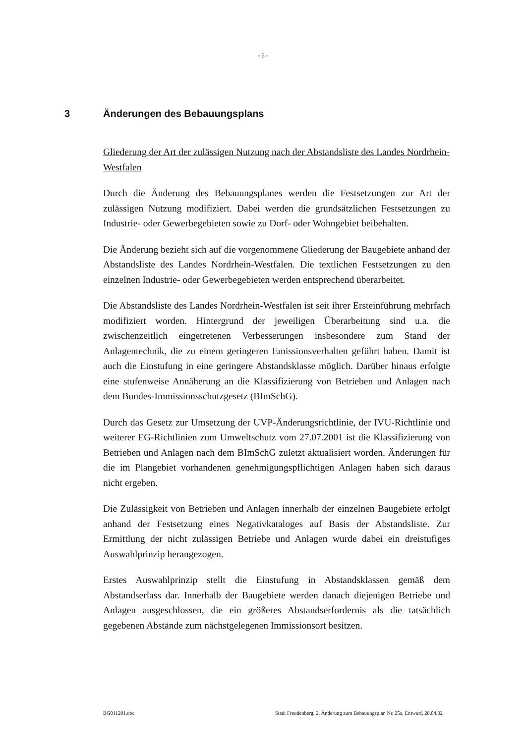- 6 -
3 Änderungen des Bebauungsplans
Gliederung der Art der zulässigen Nutzung nach der Abstandsliste des Landes Nordrhein-Westfalen
Durch die Änderung des Bebauungsplanes werden die Festsetzungen zur Art der zulässigen Nutzung modifiziert. Dabei werden die grundsätzlichen Festsetzungen zu Industrie- oder Gewerbegebieten sowie zu Dorf- oder Wohngebiet beibehalten.
Die Änderung bezieht sich auf die vorgenommene Gliederung der Baugebiete anhand der Abstandsliste des Landes Nordrhein-Westfalen. Die textlichen Festsetzungen zu den einzelnen Industrie- oder Gewerbegebieten werden entsprechend überarbeitet.
Die Abstandsliste des Landes Nordrhein-Westfalen ist seit ihrer Ersteinführung mehrfach modifiziert worden. Hintergrund der jeweiligen Überarbeitung sind u.a. die zwischenzeitlich eingetretenen Verbesserungen insbesondere zum Stand der Anlagentechnik, die zu einem geringeren Emissionsverhalten geführt haben. Damit ist auch die Einstufung in eine geringere Abstandsklasse möglich. Darüber hinaus erfolgte eine stufenweise Annäherung an die Klassifizierung von Betrieben und Anlagen nach dem Bundes-Immissionsschutzgesetz (BImSchG).
Durch das Gesetz zur Umsetzung der UVP-Änderungsrichtlinie, der IVU-Richtlinie und weiterer EG-Richtlinien zum Umweltschutz vom 27.07.2001 ist die Klassifizierung von Betrieben und Anlagen nach dem BImSchG zuletzt aktualisiert worden. Änderungen für die im Plangebiet vorhandenen genehmigungspflichtigen Anlagen haben sich daraus nicht ergeben.
Die Zulässigkeit von Betrieben und Anlagen innerhalb der einzelnen Baugebiete erfolgt anhand der Festsetzung eines Negativkataloges auf Basis der Abstandsliste. Zur Ermittlung der nicht zulässigen Betriebe und Anlagen wurde dabei ein dreistufiges Auswahlprinzip herangezogen.
Erstes Auswahlprinzip stellt die Einstufung in Abstandsklassen gemäß dem Abstandserlass dar. Innerhalb der Baugebiete werden danach diejenigen Betriebe und Anlagen ausgeschlossen, die ein größeres Abstandserfordernis als die tatsächlich gegebenen Abstände zum nächstgelegenen Immissionsort besitzen.
BG011201.doc Stadt Freudenberg, 2. Änderung zum Bebauungsplan Nr. 25a, Entwurf, 28.04.02